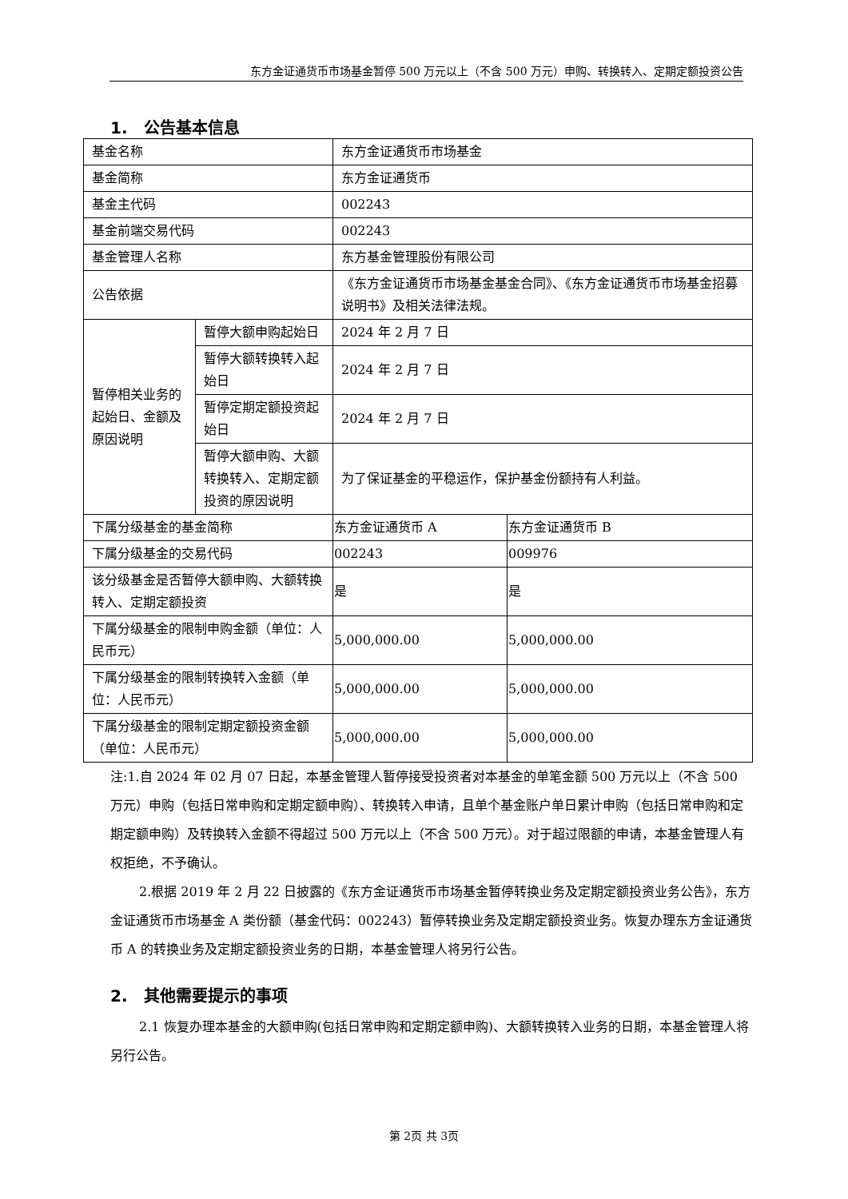东方金证通货币市场基金暂停 500 万元以上（不含 500 万元）申购、转换转入、定期定额投资公告
1.　公告基本信息
| 基金名称 | | 东方金证通货币市场基金 | |
| 基金简称 | | 东方金证通货币 | |
| 基金主代码 | | 002243 | |
| 基金前端交易代码 | | 002243 | |
| 基金管理人名称 | | 东方基金管理股份有限公司 | |
| 公告依据 | | 《东方金证通货币市场基金基金合同》、《东方金证通货币市场基金招募说明书》及相关法律法规。 | |
| 暂停相关业务的起始日、金额及原因说明 | 暂停大额申购起始日 | 2024 年 2 月 7 日 | |
| | 暂停大额转换转入起始日 | 2024 年 2 月 7 日 | |
| | 暂停定期定额投资起始日 | 2024 年 2 月 7 日 | |
| | 暂停大额申购、大额转换转入、定期定额投资的原因说明 | 为了保证基金的平稳运作，保护基金份额持有人利益。 | |
| 下属分级基金的基金简称 | | 东方金证通货币 A | 东方金证通货币 B |
| 下属分级基金的交易代码 | | 002243 | 009976 |
| 该分级基金是否暂停大额申购、大额转换转入、定期定额投资 | | 是 | 是 |
| 下属分级基金的限制申购金额（单位：人民币元） | | 5,000,000.00 | 5,000,000.00 |
| 下属分级基金的限制转换转入金额（单位：人民币元） | | 5,000,000.00 | 5,000,000.00 |
| 下属分级基金的限制定期定额投资金额（单位：人民币元） | | 5,000,000.00 | 5,000,000.00 |
注:1.自 2024 年 02 月 07 日起，本基金管理人暂停接受投资者对本基金的单笔金额 500 万元以上（不含 500 万元）申购（包括日常申购和定期定额申购）、转换转入申请，且单个基金账户单日累计申购（包括日常申购和定期定额申购）及转换转入金额不得超过 500 万元以上（不含 500 万元）。对于超过限额的申请，本基金管理人有权拒绝，不予确认。
2.根据 2019 年 2 月 22 日披露的《东方金证通货币市场基金暂停转换业务及定期定额投资业务公告》，东方金证通货币市场基金 A 类份额（基金代码：002243）暂停转换业务及定期定额投资业务。恢复办理东方金证通货币 A 的转换业务及定期定额投资业务的日期，本基金管理人将另行公告。
2.　其他需要提示的事项
2.1 恢复办理本基金的大额申购(包括日常申购和定期定额申购)、大额转换转入业务的日期，本基金管理人将另行公告。
第 2页 共 3页